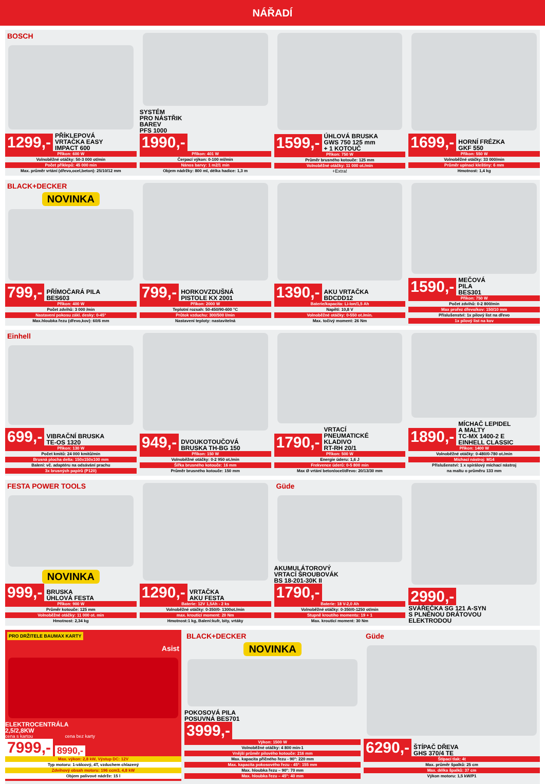NÁŘADÍ
BOSCH
1299,- PŘÍKLEPOVÁ
VRTAČKA EASY
IMPACT 600
Příkon: 600 W
Volnoběžné otáčky: 50-3 000 ot/min
Počet příklepů: 45 000 min
Max. průměr vrtání (dřevo,ocel,beton): 25/10/12 mm
SYSTÉM
PRO NÁSTŘIK
BAREV
PFS 1000
1990,-
Příkon: 401 W
Čerpací výkon: 0-100 ml/min
Nános barvy: 1 m2/1 min
Objem nádržky: 800 ml, délka hadice: 1,3 m
1599,- ÚHLOVÁ BRUSKA
GWS 750 125 mm
+ 1 KOTOUČ
Příkon: 750 W
Průměr brusného kotouče: 125 mm
Volnoběžné otáčky: 11 000 ot./min
+Extra!
1699,- HORNÍ FRÉZKA
GKF 550
Příkon: 550 W
Volnoběžné otáčky: 33 000/min
Průměr upínací kleštiny: 6 mm
Hmotnost: 1,4 kg
BLACK+DECKER
NOVINKA
799,- PŘÍMOČARÁ PILA
BES603
Příkon: 400 W
Počet zdvihů: 3 000 /min
Nastavení pokosu zákl. desky: 0-45°
Max.hloubka řezu (dřevo,kov): 60/6 mm
799,- HORKOVZDUŠNÁ
PISTOLE KX 2001
Příkon: 2000 W
Teplotní rozsah: 50-450/90-600 °C
Průtok vzduchu: 300/500 l/min
Nastavení teploty: nastavitelná
1390,- AKU VRTAČKA
BDCDD12
Baterie/kapacita: Li-Ion/1,5 Ah
Napětí: 10,8 V
Volnoběžné otáčky: 0-550 ot./min.
Max. točivý moment: 26 Nm
1590,- MEČOVÁ
PILA
BES301
Příkon: 750 W
Počet zdvihů: 0-2 800/min
Max prořez dřevo/kov: 150/10 mm
Příslušenství: 1x pilový list na dřevo
1x pilový list na kov
Einhell
699,- VIBRAČNÍ BRUSKA
TE-OS 1320
Příkon: 130 W
Počet kmitů: 24 000 kmitů/min
Brusná plocha delta: 150x150x100 mm
Balení: vč. adaptéru na odsávání prachu
3x brusných papírů (P120)
949,- DVOUKOTOUČOVÁ
BRUSKA TH-BG 150
Příkon: 150 W
Volnoběžné otáčky: 0-2 950 ot./min
Šířka brusného kotouče: 16 mm
Průměr brusného kotouče: 150 mm
1790,- VRTACÍ
PNEUMATICKÉ
KLADIVO
RT-RH 20/1
Příkon: 500 W
Energie úderu: 1,6 J
Frekvence úderů: 0-5 800 min
Max Ø vrtání beton/ocel/dřevo: 20/13/30 mm
1890,- MÍCHAČ LEPIDEL
A MALTY
TC-MX 1400-2 E
EINHELL CLASSIC
Příkon: 1400 W
Volnoběžné otáčky: 0-480/0-780 ot./min
Míchací nástroj: M14
Příslušenství: 1 x spirálový míchací nástroj
na maltu o průměru 133 mm
FESTA POWER TOOLS
NOVINKA
999,- BRUSKA
ÚHLOVÁ FESTA
Příkon: 900 W
Průměr kotouče: 125 mm
Volnoběžné otáčky: 11 000 ot. min
Hmotnost: 2,34 kg
1290,- VRTAČKA
AKU FESTA
Baterie: 12V 1,5Ah - 2 ks
Volnoběžné otáčky: 0-350/0- 1300ot./min
max. kroutící moment: 20 Nm
Hmotnost:1 kg, Balení:kufr, bity, vrtáky
Güde
AKUMULÁTOROVÝ
VRTACÍ ŠROUBOVÁK
BS 18-201-30K II
1790,-
Baterie: 18 V-2,0 Ah
Volnoběžné otáčky: 0-350/0-1250 ot/min
Stupně kroutího momentu: 19 + 1
Max. kroutící moment: 30 Nm
2990,-
SVÁŘEČKA SG 121 A-SYN
S PLNĚNOU DRÁTOVOU
ELEKTRODOU
PRO DRŽITELE BAUMAX KARTY
Asist
ELEKTROCENTRÁLA
2,5/2,8KW
cena s kartou cena bez karty
7999,- 8990,-
Max. výkon: 2,8 kW, Výstup DC: 12V
Typ motoru: 1-válcový, 4T, vzduchem chlazený
Zdvihový obsah motoru: 196 ccm3, 4,8 kW
Objem palivové nádrže: 15 l
BLACK+DECKER
NOVINKA
POKOSOVÁ PILA
POSUVNÁ BES701
3999,-
Výkon: 1500 W
Volnoběžné otáčky: 4 800 min-1
Vnější průměr pilového kotouče: 216 mm
Max. kapacita příčného řezu - 90°: 220 mm
Max. kapacita pokosového řezu - 45°: 155 mm
Max. hloubka řezu – 90°: 70 mm
Max. hloubka řezu – 45°: 40 mm
Güde
6290,- ŠTÍPAČ DŘEVA
GHS 370/4 TE
Štípací tlak: 4t
Max. průměr špalků: 25 cm
Max. délka špalků: 37 cm
Výkon motoru: 1,5 kW/P1